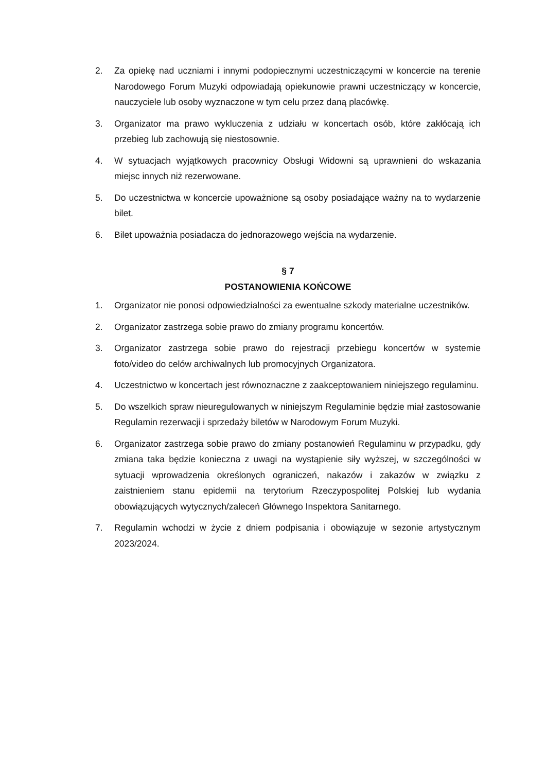2. Za opiekę nad uczniami i innymi podopiecznymi uczestniczącymi w koncercie na terenie Narodowego Forum Muzyki odpowiadają opiekunowie prawni uczestniczący w koncercie, nauczyciele lub osoby wyznaczone w tym celu przez daną placówkę.
3. Organizator ma prawo wykluczenia z udziału w koncertach osób, które zakłócają ich przebieg lub zachowują się niestosownie.
4. W sytuacjach wyjątkowych pracownicy Obsługi Widowni są uprawnieni do wskazania miejsc innych niż rezerwowane.
5. Do uczestnictwa w koncercie upoważnione są osoby posiadające ważny na to wydarzenie bilet.
6. Bilet upoważnia posiadacza do jednorazowego wejścia na wydarzenie.
§ 7
POSTANOWIENIA KOŃCOWE
1. Organizator nie ponosi odpowiedzialności za ewentualne szkody materialne uczestników.
2. Organizator zastrzega sobie prawo do zmiany programu koncertów.
3. Organizator zastrzega sobie prawo do rejestracji przebiegu koncertów w systemie foto/video do celów archiwalnych lub promocyjnych Organizatora.
4. Uczestnictwo w koncertach jest równoznaczne z zaakceptowaniem niniejszego regulaminu.
5. Do wszelkich spraw nieuregulowanych w niniejszym Regulaminie będzie miał zastosowanie Regulamin rezerwacji i sprzedaży biletów w Narodowym Forum Muzyki.
6. Organizator zastrzega sobie prawo do zmiany postanowień Regulaminu w przypadku, gdy zmiana taka będzie konieczna z uwagi na wystąpienie siły wyższej, w szczególności w sytuacji wprowadzenia określonych ograniczeń, nakazów i zakazów w związku z zaistnieniem stanu epidemii na terytorium Rzeczypospolitej Polskiej lub wydania obowiązujących wytycznych/zaleceń Głównego Inspektora Sanitarnego.
7. Regulamin wchodzi w życie z dniem podpisania i obowiązuje w sezonie artystycznym 2023/2024.